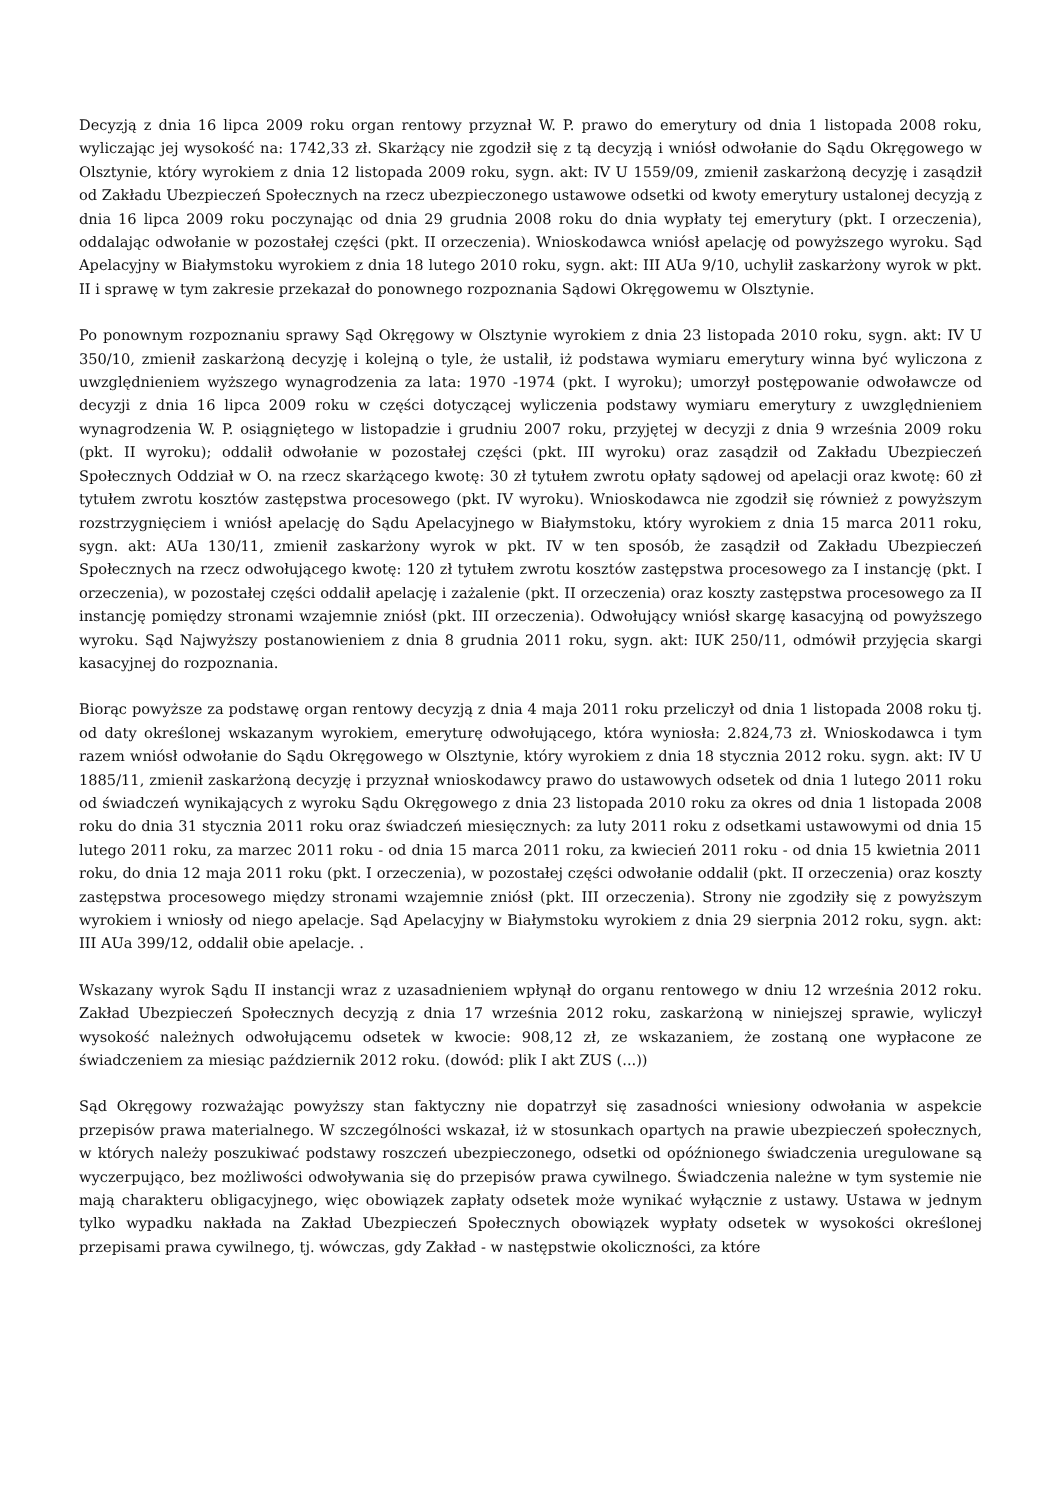Decyzją z dnia 16 lipca 2009 roku organ rentowy przyznał W. P. prawo do emerytury od dnia 1 listopada 2008 roku, wyliczając jej wysokość na: 1742,33 zł. Skarżący nie zgodził się z tą decyzją i wniósł odwołanie do Sądu Okręgowego w Olsztynie, który wyrokiem z dnia 12 listopada 2009 roku, sygn. akt: IV U 1559/09, zmienił zaskarżoną decyzję i zasądził od Zakładu Ubezpieczeń Społecznych na rzecz ubezpieczonego ustawowe odsetki od kwoty emerytury ustalonej decyzją z dnia 16 lipca 2009 roku poczynając od dnia 29 grudnia 2008 roku do dnia wypłaty tej emerytury (pkt. I orzeczenia), oddalając odwołanie w pozostałej części (pkt. II orzeczenia). Wnioskodawca wniósł apelację od powyższego wyroku. Sąd Apelacyjny w Białymstoku wyrokiem z dnia 18 lutego 2010 roku, sygn. akt: III AUa 9/10, uchylił zaskarżony wyrok w pkt. II i sprawę w tym zakresie przekazał do ponownego rozpoznania Sądowi Okręgowemu w Olsztynie.
Po ponownym rozpoznaniu sprawy Sąd Okręgowy w Olsztynie wyrokiem z dnia 23 listopada 2010 roku, sygn. akt: IV U 350/10, zmienił zaskarżoną decyzję i kolejną o tyle, że ustalił, iż podstawa wymiaru emerytury winna być wyliczona z uwzględnieniem wyższego wynagrodzenia za lata: 1970 -1974 (pkt. I wyroku); umorzył postępowanie odwoławcze od decyzji z dnia 16 lipca 2009 roku w części dotyczącej wyliczenia podstawy wymiaru emerytury z uwzględnieniem wynagrodzenia W. P. osiągniętego w listopadzie i grudniu 2007 roku, przyjętej w decyzji z dnia 9 września 2009 roku (pkt. II wyroku); oddalił odwołanie w pozostałej części (pkt. III wyroku) oraz zasądził od Zakładu Ubezpieczeń Społecznych Oddział w O. na rzecz skarżącego kwotę: 30 zł tytułem zwrotu opłaty sądowej od apelacji oraz kwotę: 60 zł tytułem zwrotu kosztów zastępstwa procesowego (pkt. IV wyroku). Wnioskodawca nie zgodził się również z powyższym rozstrzygnięciem i wniósł apelację do Sądu Apelacyjnego w Białymstoku, który wyrokiem z dnia 15 marca 2011 roku, sygn. akt: AUa 130/11, zmienił zaskarżony wyrok w pkt. IV w ten sposób, że zasądził od Zakładu Ubezpieczeń Społecznych na rzecz odwołującego kwotę: 120 zł tytułem zwrotu kosztów zastępstwa procesowego za I instancję (pkt. I orzeczenia), w pozostałej części oddalił apelację i zażalenie (pkt. II orzeczenia) oraz koszty zastępstwa procesowego za II instancję pomiędzy stronami wzajemnie zniósł (pkt. III orzeczenia). Odwołujący wniósł skargę kasacyjną od powyższego wyroku. Sąd Najwyższy postanowieniem z dnia 8 grudnia 2011 roku, sygn. akt: IUK 250/11, odmówił przyjęcia skargi kasacyjnej do rozpoznania.
Biorąc powyższe za podstawę organ rentowy decyzją z dnia 4 maja 2011 roku przeliczył od dnia 1 listopada 2008 roku tj. od daty określonej wskazanym wyrokiem, emeryturę odwołującego, która wyniosła: 2.824,73 zł. Wnioskodawca i tym razem wniósł odwołanie do Sądu Okręgowego w Olsztynie, który wyrokiem z dnia 18 stycznia 2012 roku. sygn. akt: IV U 1885/11, zmienił zaskarżoną decyzję i przyznał wnioskodawcy prawo do ustawowych odsetek od dnia 1 lutego 2011 roku od świadczeń wynikających z wyroku Sądu Okręgowego z dnia 23 listopada 2010 roku za okres od dnia 1 listopada 2008 roku do dnia 31 stycznia 2011 roku oraz świadczeń miesięcznych: za luty 2011 roku z odsetkami ustawowymi od dnia 15 lutego 2011 roku, za marzec 2011 roku - od dnia 15 marca 2011 roku, za kwiecień 2011 roku - od dnia 15 kwietnia 2011 roku, do dnia 12 maja 2011 roku (pkt. I orzeczenia), w pozostałej części odwołanie oddalił (pkt. II orzeczenia) oraz koszty zastępstwa procesowego między stronami wzajemnie zniósł (pkt. III orzeczenia). Strony nie zgodziły się z powyższym wyrokiem i wniosły od niego apelacje. Sąd Apelacyjny w Białymstoku wyrokiem z dnia 29 sierpnia 2012 roku, sygn. akt: III AUa 399/12, oddalił obie apelacje. .
Wskazany wyrok Sądu II instancji wraz z uzasadnieniem wpłynął do organu rentowego w dniu 12 września 2012 roku. Zakład Ubezpieczeń Społecznych decyzją z dnia 17 września 2012 roku, zaskarżoną w niniejszej sprawie, wyliczył wysokość należnych odwołującemu odsetek w kwocie: 908,12 zł, ze wskazaniem, że zostaną one wypłacone ze świadczeniem za miesiąc październik 2012 roku. (dowód: plik I akt ZUS (...))
Sąd Okręgowy rozważając powyższy stan faktyczny nie dopatrzył się zasadności wniesiony odwołania w aspekcie przepisów prawa materialnego. W szczególności wskazał, iż w stosunkach opartych na prawie ubezpieczeń społecznych, w których należy poszukiwać podstawy roszczeń ubezpieczonego, odsetki od opóźnionego świadczenia uregulowane są wyczerpująco, bez możliwości odwoływania się do przepisów prawa cywilnego. Świadczenia należne w tym systemie nie mają charakteru obligacyjnego, więc obowiązek zapłaty odsetek może wynikać wyłącznie z ustawy. Ustawa w jednym tylko wypadku nakłada na Zakład Ubezpieczeń Społecznych obowiązek wypłaty odsetek w wysokości określonej przepisami prawa cywilnego, tj. wówczas, gdy Zakład - w następstwie okoliczności, za które